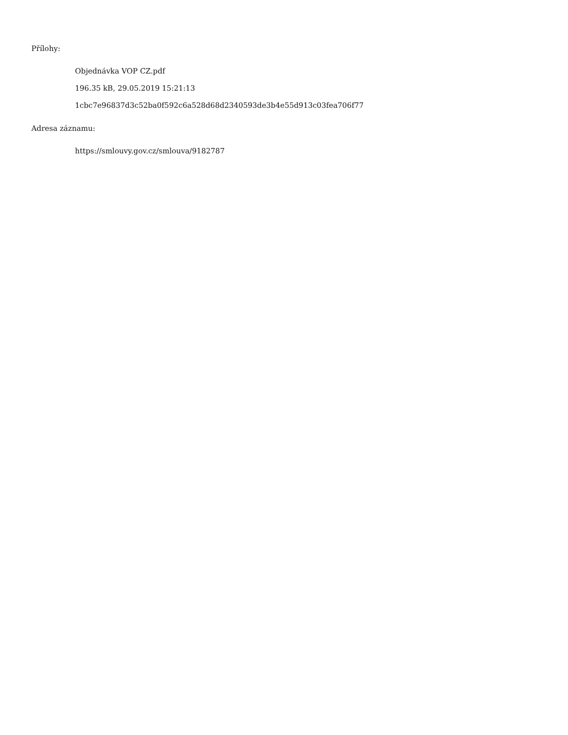Přílohy:
Objednávka VOP CZ.pdf
196.35 kB, 29.05.2019 15:21:13
1cbc7e96837d3c52ba0f592c6a528d68d2340593de3b4e55d913c03fea706f77
Adresa záznamu:
https://smlouvy.gov.cz/smlouva/9182787